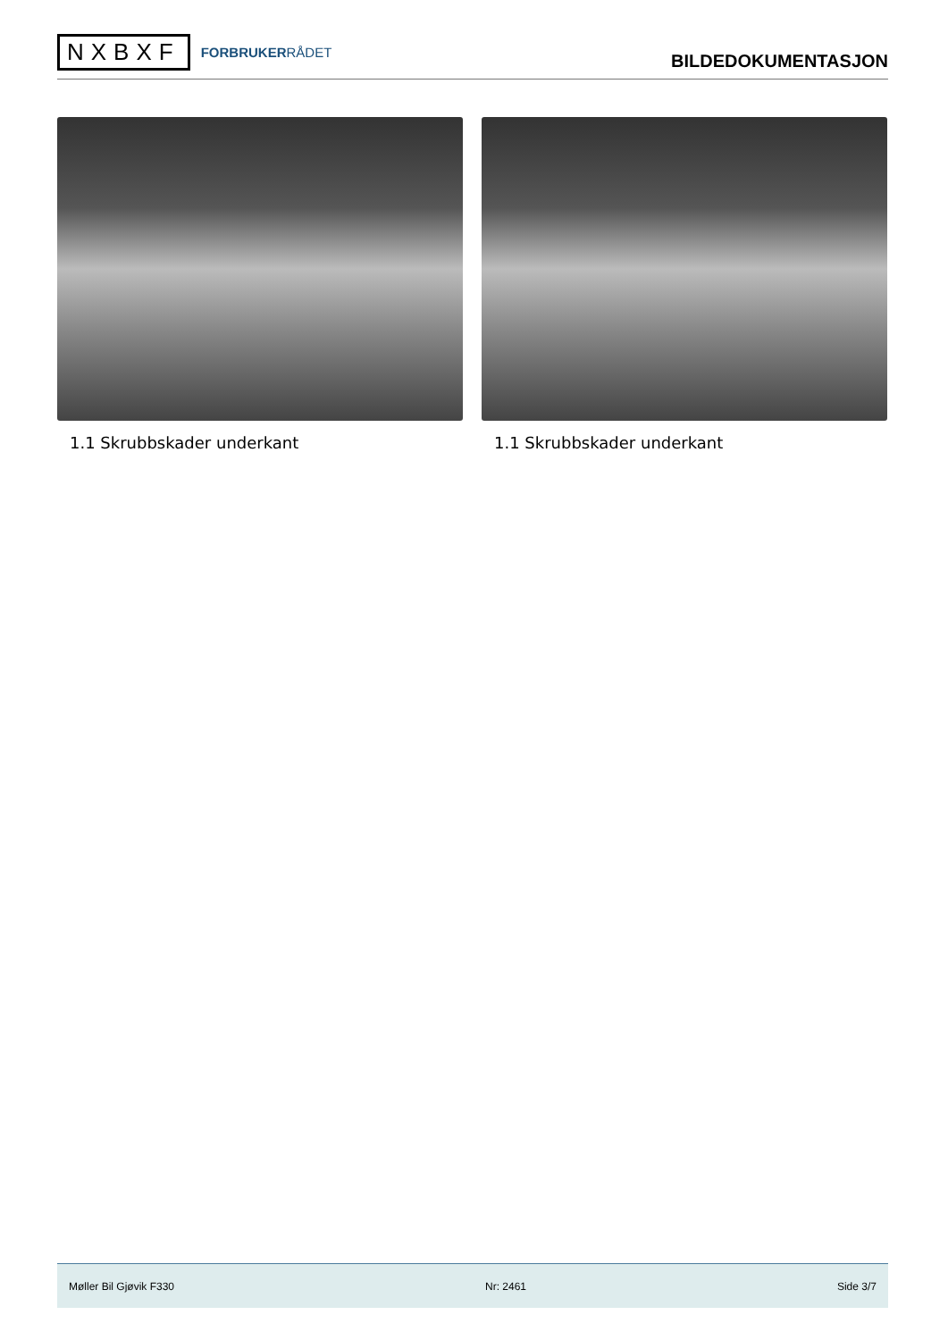NXBXF
FORBRUKERRÅDET
BILDEDOKUMENTASJON
1.1 Skrubbskader underkant 1.1 Skrubbskader underkant
Møller Bil Gjøvik F330 Nr: 2461 Side 3/7